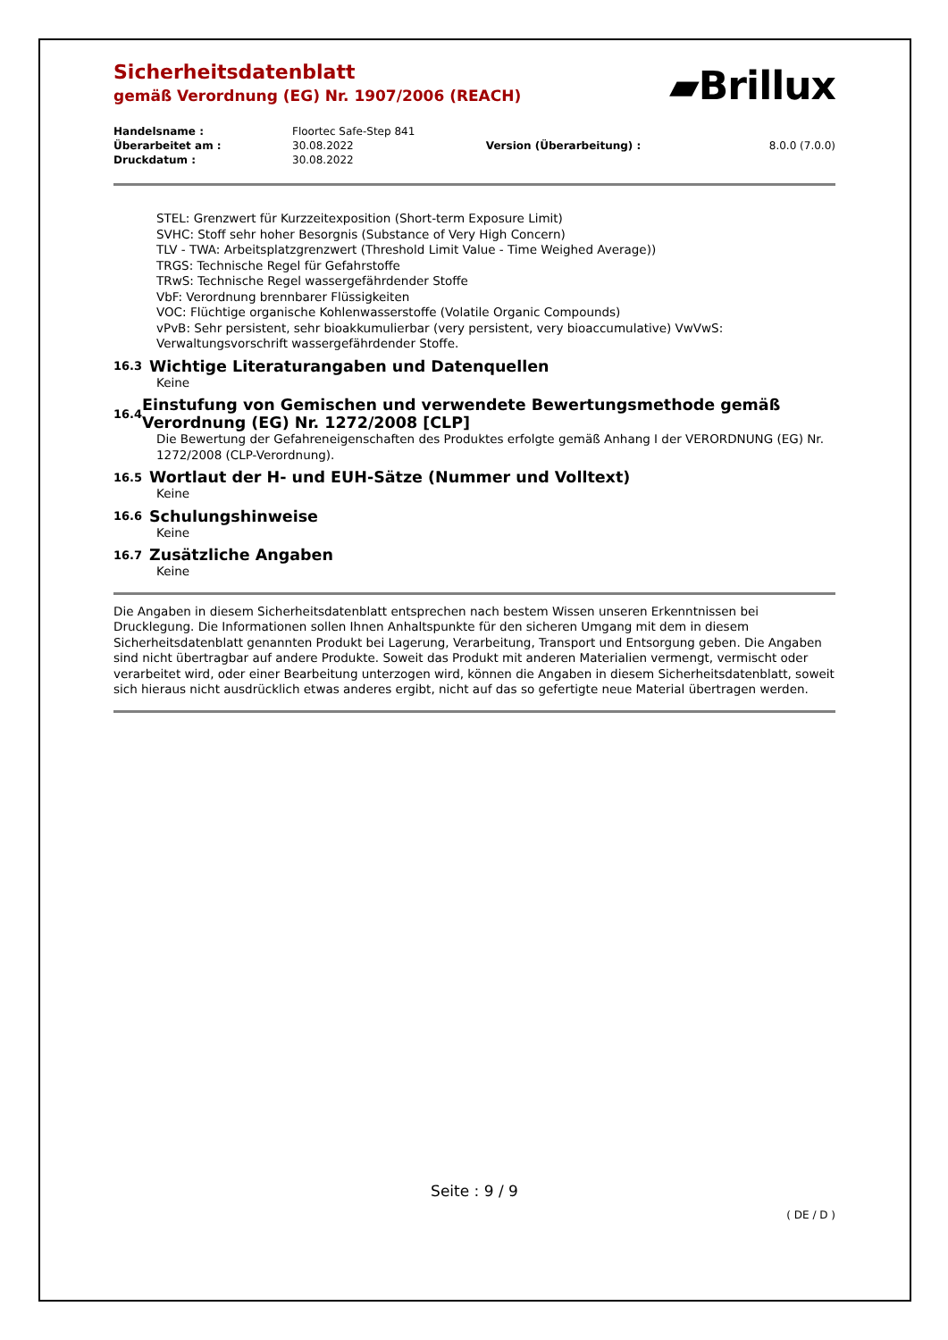▰Brillux
Sicherheitsdatenblatt
gemäß Verordnung (EG) Nr. 1907/2006 (REACH)
| Handelsname : | Floortec Safe-Step 841 | | |
| Überarbeitet am : | 30.08.2022 | Version (Überarbeitung) : | 8.0.0 (7.0.0) |
| Druckdatum : | 30.08.2022 | | |
STEL: Grenzwert für Kurzzeitexposition (Short-term Exposure Limit)
SVHC: Stoff sehr hoher Besorgnis (Substance of Very High Concern)
TLV - TWA: Arbeitsplatzgrenzwert (Threshold Limit Value - Time Weighed Average))
TRGS: Technische Regel für Gefahrstoffe
TRwS: Technische Regel wassergefährdender Stoffe
VbF: Verordnung brennbarer Flüssigkeiten
VOC: Flüchtige organische Kohlenwasserstoffe (Volatile Organic Compounds)
vPvB: Sehr persistent, sehr bioakkumulierbar (very persistent, very bioaccumulative) VwVwS: Verwaltungsvorschrift wassergefährdender Stoffe.
16.3 Wichtige Literaturangaben und Datenquellen
Keine
16.4 Einstufung von Gemischen und verwendete Bewertungsmethode gemäß Verordnung (EG) Nr. 1272/2008 [CLP]
Die Bewertung der Gefahreneigenschaften des Produktes erfolgte gemäß Anhang I der VERORDNUNG (EG) Nr. 1272/2008 (CLP-Verordnung).
16.5 Wortlaut der H- und EUH-Sätze (Nummer und Volltext)
Keine
16.6 Schulungshinweise
Keine
16.7 Zusätzliche Angaben
Keine
Die Angaben in diesem Sicherheitsdatenblatt entsprechen nach bestem Wissen unseren Erkenntnissen bei Drucklegung. Die Informationen sollen Ihnen Anhaltspunkte für den sicheren Umgang mit dem in diesem Sicherheitsdatenblatt genannten Produkt bei Lagerung, Verarbeitung, Transport und Entsorgung geben. Die Angaben sind nicht übertragbar auf andere Produkte. Soweit das Produkt mit anderen Materialien vermengt, vermischt oder verarbeitet wird, oder einer Bearbeitung unterzogen wird, können die Angaben in diesem Sicherheitsdatenblatt, soweit sich hieraus nicht ausdrücklich etwas anderes ergibt, nicht auf das so gefertigte neue Material übertragen werden.
Seite : 9 / 9
( DE / D )